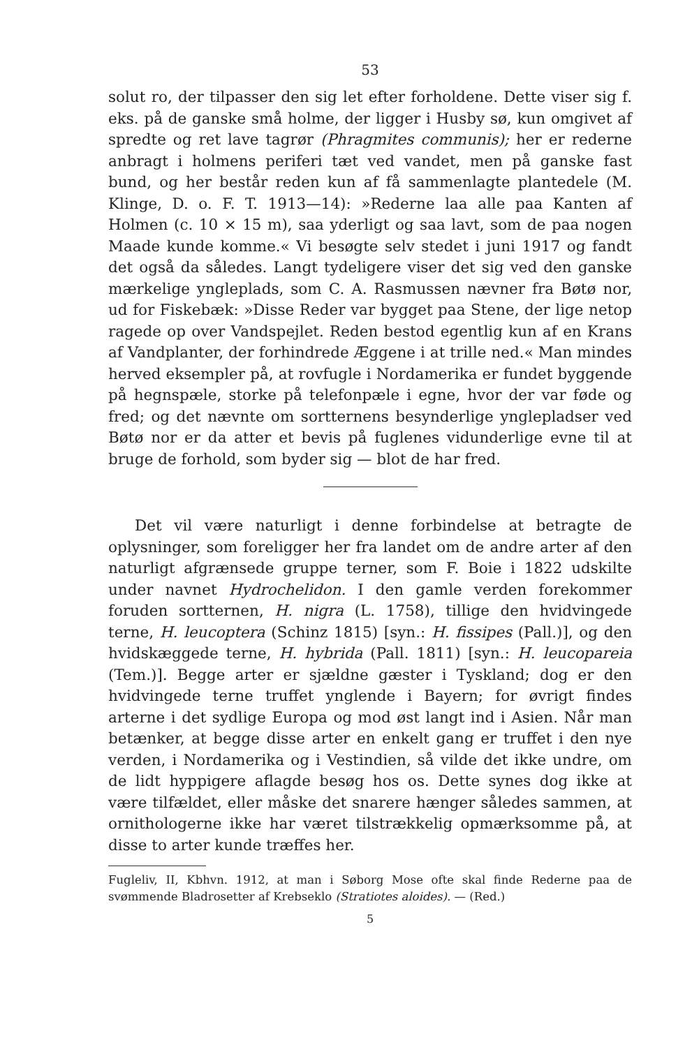53
solut ro, der tilpasser den sig let efter forholdene. Dette viser sig f. eks. på de ganske små holme, der ligger i Husby sø, kun omgivet af spredte og ret lave tagrør (Phragmites communis); her er rederne anbragt i holmens periferi tæt ved vandet, men på ganske fast bund, og her består reden kun af få sammenlagte plantedele (M. Klinge, D. o. F. T. 1913—14): »Rederne laa alle paa Kanten af Holmen (c. 10 × 15 m), saa yderligt og saa lavt, som de paa nogen Maade kunde komme.« Vi besøgte selv stedet i juni 1917 og fandt det også da således. Langt tydeligere viser det sig ved den ganske mærkelige yngleplads, som C. A. Rasmussen nævner fra Bøtø nor, ud for Fiskebæk: »Disse Reder var bygget paa Stene, der lige netop ragede op over Vandspejlet. Reden bestod egentlig kun af en Krans af Vandplanter, der forhindrede Æggene i at trille ned.« Man mindes herved eksempler på, at rovfugle i Nordamerika er fundet byggende på hegnspæle, storke på telefonpæle i egne, hvor der var føde og fred; og det nævnte om sortternens besynderlige ynglepladser ved Bøtø nor er da atter et bevis på fuglenes vidunderlige evne til at bruge de forhold, som byder sig — blot de har fred.
Det vil være naturligt i denne forbindelse at betragte de oplysninger, som foreligger her fra landet om de andre arter af den naturligt afgrænsede gruppe terner, som F. Boie i 1822 udskilte under navnet Hydrochelidon. I den gamle verden forekommer foruden sortternen, H. nigra (L. 1758), tillige den hvidvingede terne, H. leucoptera (Schinz 1815) [syn.: H. fissipes (Pall.)], og den hvidskæggede terne, H. hybrida (Pall. 1811) [syn.: H. leucopareia (Tem.)]. Begge arter er sjældne gæster i Tyskland; dog er den hvidvingede terne truffet ynglende i Bayern; for øvrigt findes arterne i det sydlige Europa og mod øst langt ind i Asien. Når man betænker, at begge disse arter en enkelt gang er truffet i den nye verden, i Nordamerika og i Vestindien, så vilde det ikke undre, om de lidt hyppigere aflagde besøg hos os. Dette synes dog ikke at være tilfældet, eller måske det snarere hænger således sammen, at ornithologerne ikke har været tilstrækkelig opmærksomme på, at disse to arter kunde træffes her.
Fugleliv, II, Kbhvn. 1912, at man i Søborg Mose ofte skal finde Rederne paa de svømmende Bladrosetter af Krebseklo (Stratiotes aloides). — (Red.)
5